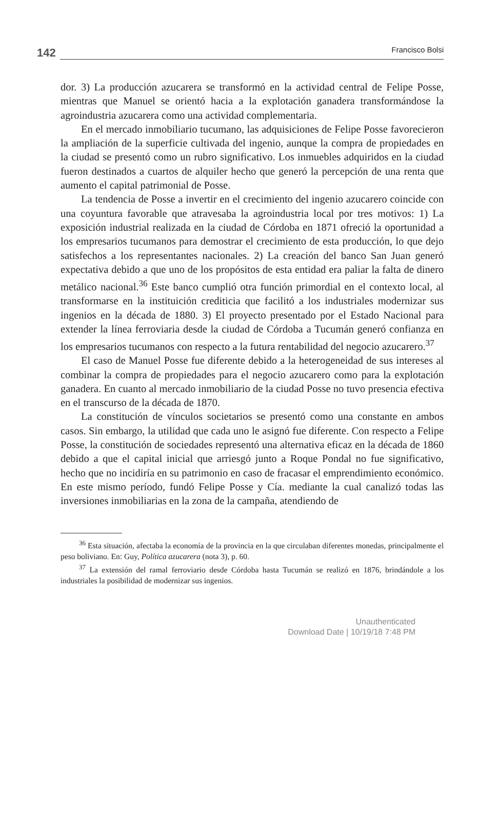142 Francisco Bolsi
dor. 3) La producción azucarera se transformó en la actividad central de Felipe Posse, mientras que Manuel se orientó hacia a la explotación ganadera transformándose la agroindustria azucarera como una actividad complementaria.
En el mercado inmobiliario tucumano, las adquisiciones de Felipe Posse favorecieron la ampliación de la superficie cultivada del ingenio, aunque la compra de propiedades en la ciudad se presentó como un rubro significativo. Los inmuebles adquiridos en la ciudad fueron destinados a cuartos de alquiler hecho que generó la percepción de una renta que aumento el capital patrimonial de Posse.
La tendencia de Posse a invertir en el crecimiento del ingenio azucarero coincide con una coyuntura favorable que atravesaba la agroindustria local por tres motivos: 1) La exposición industrial realizada en la ciudad de Córdoba en 1871 ofreció la oportunidad a los empresarios tucumanos para demostrar el crecimiento de esta producción, lo que dejo satisfechos a los representantes nacionales. 2) La creación del banco San Juan generó expectativa debido a que uno de los propósitos de esta entidad era paliar la falta de dinero metálico nacional.<sup>36</sup> Este banco cumplió otra función primordial en el contexto local, al transformarse en la instituición crediticia que facilitó a los industriales modernizar sus ingenios en la década de 1880. 3) El proyecto presentado por el Estado Nacional para extender la línea ferroviaria desde la ciudad de Córdoba a Tucumán generó confianza en los empresarios tucumanos con respecto a la futura rentabilidad del negocio azucarero.<sup>37</sup>
El caso de Manuel Posse fue diferente debido a la heterogeneidad de sus intereses al combinar la compra de propiedades para el negocio azucarero como para la explotación ganadera. En cuanto al mercado inmobiliario de la ciudad Posse no tuvo presencia efectiva en el transcurso de la década de 1870.
La constitución de vínculos societarios se presentó como una constante en ambos casos. Sin embargo, la utilidad que cada uno le asignó fue diferente. Con respecto a Felipe Posse, la constitución de sociedades representó una alternativa eficaz en la década de 1860 debido a que el capital inicial que arriesgó junto a Roque Pondal no fue significativo, hecho que no incidiría en su patrimonio en caso de fracasar el emprendimiento económico. En este mismo período, fundó Felipe Posse y Cía. mediante la cual canalizó todas las inversiones inmobiliarias en la zona de la campaña, atendiendo de
<sup>36</sup> Esta situación, afectaba la economía de la provincia en la que circulaban diferentes monedas, principalmente el peso boliviano. En: Guy, Política azucarera (nota 3), p. 60.
<sup>37</sup> La extensión del ramal ferroviario desde Córdoba hasta Tucumán se realizó en 1876, brindándole a los industriales la posibilidad de modernizar sus ingenios.
Unauthenticated
Download Date | 10/19/18 7:48 PM